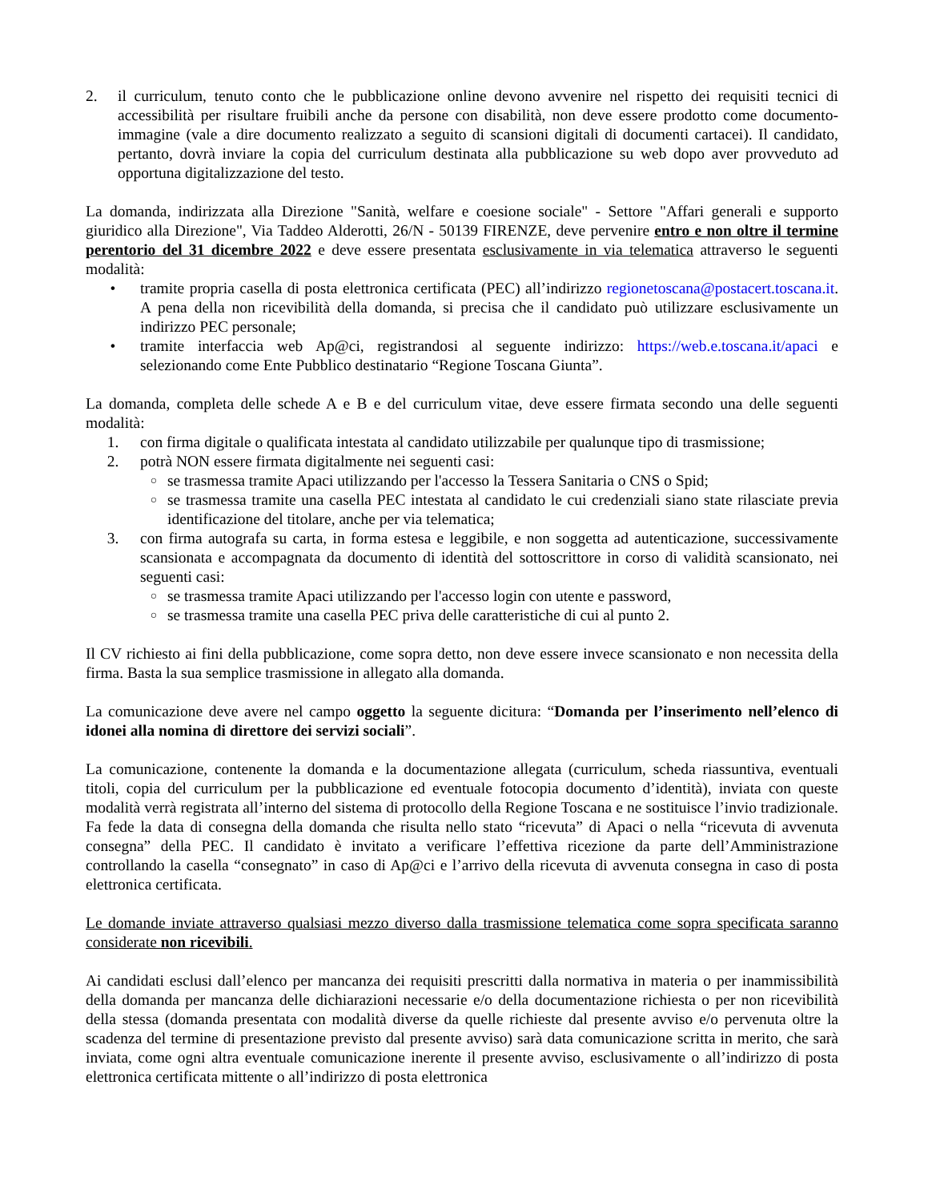2. il curriculum, tenuto conto che le pubblicazione online devono avvenire nel rispetto dei requisiti tecnici di accessibilità per risultare fruibili anche da persone con disabilità, non deve essere prodotto come documento-immagine (vale a dire documento realizzato a seguito di scansioni digitali di documenti cartacei). Il candidato, pertanto, dovrà inviare la copia del curriculum destinata alla pubblicazione su web dopo aver provveduto ad opportuna digitalizzazione del testo.
La domanda, indirizzata alla Direzione "Sanità, welfare e coesione sociale" - Settore "Affari generali e supporto giuridico alla Direzione", Via Taddeo Alderotti, 26/N - 50139 FIRENZE, deve pervenire entro e non oltre il termine perentorio del 31 dicembre 2022 e deve essere presentata esclusivamente in via telematica attraverso le seguenti modalità:
• tramite propria casella di posta elettronica certificata (PEC) all’indirizzo regionetoscana@postacert.toscana.it. A pena della non ricevibilità della domanda, si precisa che il candidato può utilizzare esclusivamente un indirizzo PEC personale;
• tramite interfaccia web Ap@ci, registrandosi al seguente indirizzo: https://web.e.toscana.it/apaci e selezionando come Ente Pubblico destinatario “Regione Toscana Giunta”.
La domanda, completa delle schede A e B e del curriculum vitae, deve essere firmata secondo una delle seguenti modalità:
1. con firma digitale o qualificata intestata al candidato utilizzabile per qualunque tipo di trasmissione;
2. potrà NON essere firmata digitalmente nei seguenti casi:
○ se trasmessa tramite Apaci utilizzando per l'accesso la Tessera Sanitaria o CNS o Spid;
○ se trasmessa tramite una casella PEC intestata al candidato le cui credenziali siano state rilasciate previa identificazione del titolare, anche per via telematica;
3. con firma autografa su carta, in forma estesa e leggibile, e non soggetta ad autenticazione, successivamente scansionata e accompagnata da documento di identità del sottoscrittore in corso di validità scansionato, nei seguenti casi:
○ se trasmessa tramite Apaci utilizzando per l'accesso login con utente e password,
○ se trasmessa tramite una casella PEC priva delle caratteristiche di cui al punto 2.
Il CV richiesto ai fini della pubblicazione, come sopra detto, non deve essere invece scansionato e non necessita della firma. Basta la sua semplice trasmissione in allegato alla domanda.
La comunicazione deve avere nel campo oggetto la seguente dicitura: “Domanda per l’inserimento nell’elenco di idonei alla nomina di direttore dei servizi sociali”.
La comunicazione, contenente la domanda e la documentazione allegata (curriculum, scheda riassuntiva, eventuali titoli, copia del curriculum per la pubblicazione ed eventuale fotocopia documento d’identità), inviata con queste modalità verrà registrata all’interno del sistema di protocollo della Regione Toscana e ne sostituisce l’invio tradizionale. Fa fede la data di consegna della domanda che risulta nello stato “ricevuta” di Apaci o nella “ricevuta di avvenuta consegna” della PEC. Il candidato è invitato a verificare l’effettiva ricezione da parte dell’Amministrazione controllando la casella “consegnato” in caso di Ap@ci e l’arrivo della ricevuta di avvenuta consegna in caso di posta elettronica certificata.
Le domande inviate attraverso qualsiasi mezzo diverso dalla trasmissione telematica come sopra specificata saranno considerate non ricevibili.
Ai candidati esclusi dall’elenco per mancanza dei requisiti prescritti dalla normativa in materia o per inammissibilità della domanda per mancanza delle dichiarazioni necessarie e/o della documentazione richiesta o per non ricevibilità della stessa (domanda presentata con modalità diverse da quelle richieste dal presente avviso e/o pervenuta oltre la scadenza del termine di presentazione previsto dal presente avviso) sarà data comunicazione scritta in merito, che sarà inviata, come ogni altra eventuale comunicazione inerente il presente avviso, esclusivamente o all’indirizzo di posta elettronica certificata mittente o all’indirizzo di posta elettronica